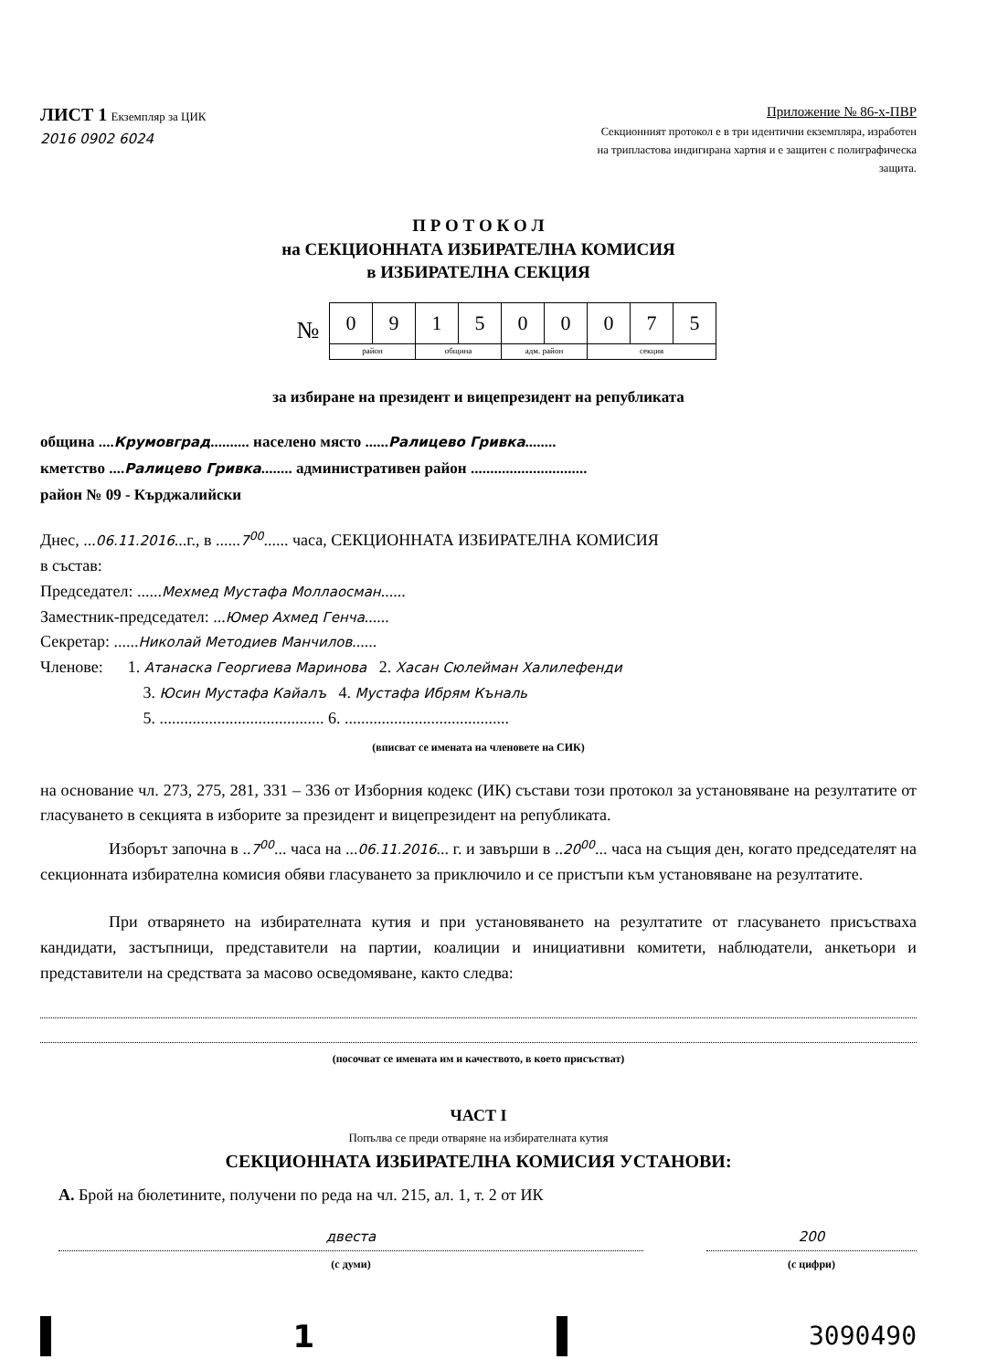ЛИСТ 1 Екземпляр за ЦИК
2016 0902 6024
Приложение № 86-х-ПВР
Секционният протокол е в три идентични екземпляра, изработен
на трипластова индигирана хартия и е защитен с полиграфическа
защита.
П Р О Т О К О Л
на СЕКЦИОННАТА ИЗБИРАТЕЛНА КОМИСИЯ
в ИЗБИРАТЕЛНА СЕКЦИЯ
| № | 0 | 9 | 1 | 5 | 0 | 0 | 0 | 7 | 5 |
| | район | | община | | адм. район | | секция | | |
за избиране на президент и вицепрезидент на републиката
община ....Крумовград.......... населено място ......Ралицево Гривка........
кметство ....Ралицево Гривка........ административен район ..............................
район № 09 - Кърджалийски
Днес, ...06.11.2016...г., в ......7<sup>00</sup>...... часа, СЕКЦИОННАТА ИЗБИРАТЕЛНА КОМИСИЯ
в състав:
Председател: ......Мехмед Мустафа Моллаосман......
Заместник-председател: ...Юмер Ахмед Генча......
Секретар: ......Николай Методиев Манчилов......
Членове: 1. Атанаска Георгиева Маринова 2. Хасан Сюлейман Халилефенди
3. Юсин Мустафа Кайалъ 4. Мустафа Ибрям Къналь
5. ........................................ 6. ........................................
(вписват се имената на членовете на СИК)
на основание чл. 273, 275, 281, 331 – 336 от Изборния кодекс (ИК) състави този протокол за установяване на резултатите от гласуването в секцията в изборите за президент и вицепрезидент на републиката.
Изборът започна в ..7<sup>00</sup>... часа на ...06.11.2016... г. и завърши в ..20<sup>00</sup>... часа на същия ден, когато председателят на секционната избирателна комисия обяви гласуването за приключило и се пристъпи към установяване на резултатите.
При отварянето на избирателната кутия и при установяването на резултатите от гласуването присъстваха кандидати, застъпници, представители на партии, коалиции и инициативни комитети, наблюдатели, анкетьори и представители на средствата за масово осведомяване, както следва:
(посочват се имената им и качеството, в което присъстват)
ЧАСТ I
Попълва се преди отваряне на избирателната кутия
СЕКЦИОННАТА ИЗБИРАТЕЛНА КОМИСИЯ УСТАНОВИ:
А. Брой на бюлетините, получени по реда на чл. 215, ал. 1, т. 2 от ИК
двеста
(с думи)
200
(с цифри)
1
3090490